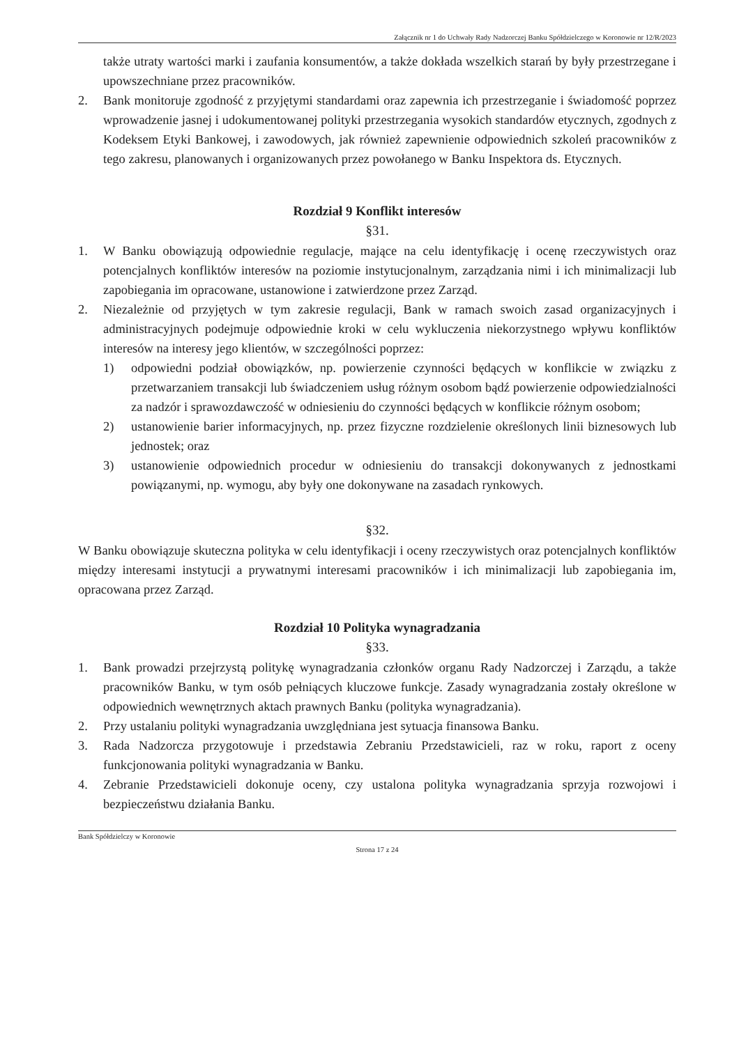Załącznik nr 1 do Uchwały Rady Nadzorczej Banku Spółdzielczego w Koronowie nr 12/R/2023
także utraty wartości marki i zaufania konsumentów, a także dokłada wszelkich starań by były przestrzegane i upowszechniane przez pracowników.
2. Bank monitoruje zgodność z przyjętymi standardami oraz zapewnia ich przestrzeganie i świadomość poprzez wprowadzenie jasnej i udokumentowanej polityki przestrzegania wysokich standardów etycznych, zgodnych z Kodeksem Etyki Bankowej, i zawodowych, jak również zapewnienie odpowiednich szkoleń pracowników z tego zakresu, planowanych i organizowanych przez powołanego w Banku Inspektora ds. Etycznych.
Rozdział 9 Konflikt interesów
§31.
1. W Banku obowiązują odpowiednie regulacje, mające na celu identyfikację i ocenę rzeczywistych oraz potencjalnych konfliktów interesów na poziomie instytucjonalnym, zarządzania nimi i ich minimalizacji lub zapobiegania im opracowane, ustanowione i zatwierdzone przez Zarząd.
2. Niezależnie od przyjętych w tym zakresie regulacji, Bank w ramach swoich zasad organizacyjnych i administracyjnych podejmuje odpowiednie kroki w celu wykluczenia niekorzystnego wpływu konfliktów interesów na interesy jego klientów, w szczególności poprzez:
1) odpowiedni podział obowiązków, np. powierzenie czynności będących w konflikcie w związku z przetwarzaniem transakcji lub świadczeniem usług różnym osobom bądź powierzenie odpowiedzialności za nadzór i sprawozdawczość w odniesieniu do czynności będących w konflikcie różnym osobom;
2) ustanowienie barier informacyjnych, np. przez fizyczne rozdzielenie określonych linii biznesowych lub jednostek; oraz
3) ustanowienie odpowiednich procedur w odniesieniu do transakcji dokonywanych z jednostkami powiązanymi, np. wymogu, aby były one dokonywane na zasadach rynkowych.
§32.
W Banku obowiązuje skuteczna polityka w celu identyfikacji i oceny rzeczywistych oraz potencjalnych konfliktów między interesami instytucji a prywatnymi interesami pracowników i ich minimalizacji lub zapobiegania im, opracowana przez Zarząd.
Rozdział 10 Polityka wynagradzania
§33.
1. Bank prowadzi przejrzystą politykę wynagradzania członków organu Rady Nadzorczej i Zarządu, a także pracowników Banku, w tym osób pełniących kluczowe funkcje. Zasady wynagradzania zostały określone w odpowiednich wewnętrznych aktach prawnych Banku (polityka wynagradzania).
2. Przy ustalaniu polityki wynagradzania uwzględniana jest sytuacja finansowa Banku.
3. Rada Nadzorcza przygotowuje i przedstawia Zebraniu Przedstawicieli, raz w roku, raport z oceny funkcjonowania polityki wynagradzania w Banku.
4. Zebranie Przedstawicieli dokonuje oceny, czy ustalona polityka wynagradzania sprzyja rozwojowi i bezpieczeństwu działania Banku.
Bank Spółdzielczy w Koronowie
Strona 17 z 24